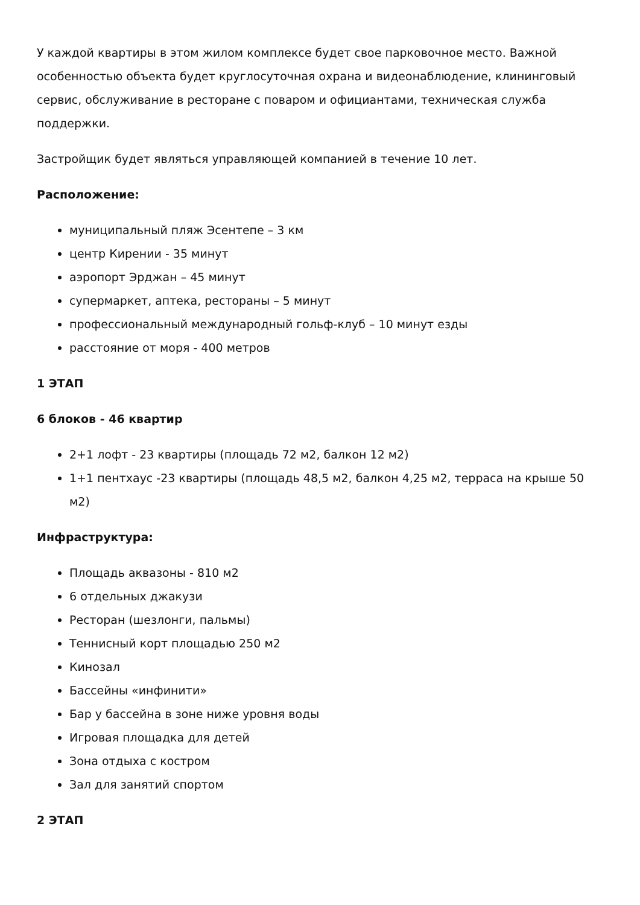У каждой квартиры в этом жилом комплексе будет свое парковочное место. Важной особенностью объекта будет круглосуточная охрана и видеонаблюдение, клининговый сервис, обслуживание в ресторане с поваром и официантами, техническая служба поддержки.
Застройщик будет являться управляющей компанией в течение 10 лет.
Расположение:
муниципальный пляж Эсентепе – 3 км
центр Кирении - 35 минут
аэропорт Эрджан – 45 минут
супермаркет, аптека, рестораны – 5 минут
профессиональный международный гольф-клуб – 10 минут езды
расстояние от моря - 400 метров
1 ЭТАП
6 блоков - 46 квартир
2+1 лофт - 23 квартиры (площадь 72 м2, балкон 12 м2)
1+1 пентхаус -23 квартиры (площадь 48,5 м2, балкон 4,25 м2, терраса на крыше 50 м2)
Инфраструктура:
Площадь аквазоны - 810 м2
6 отдельных джакузи
Ресторан (шезлонги, пальмы)
Теннисный корт площадью 250 м2
Кинозал
Бассейны «инфинити»
Бар у бассейна в зоне ниже уровня воды
Игровая площадка для детей
Зона отдыха с костром
Зал для занятий спортом
2 ЭТАП